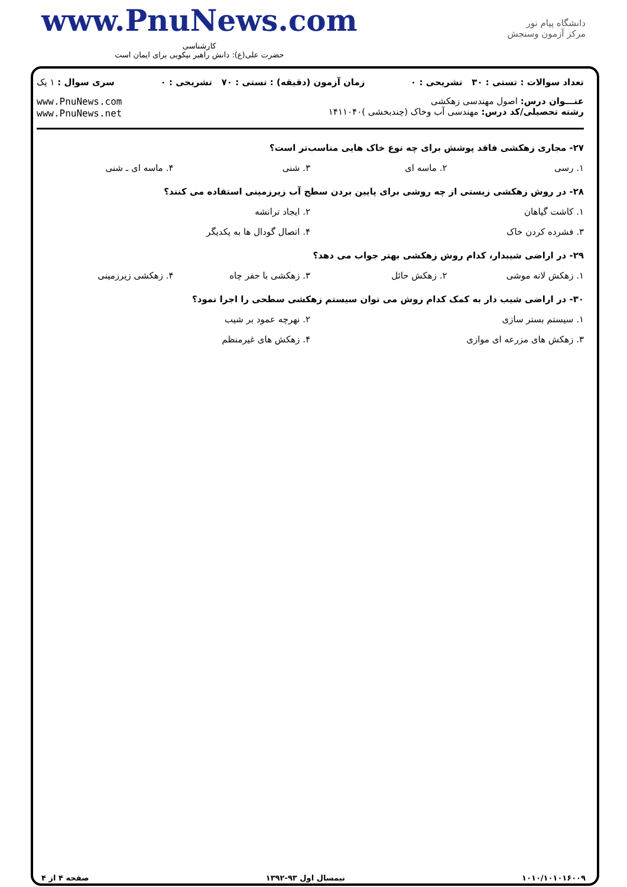www.PnuNews.com
کارشناسی
حضرت علی(ع): دانش راهبر نیکویی برای ایمان است
دانشگاه پیام نور
مرکز آزمون وسنجش
تعداد سوالات : تستی : ۳۰ تشریحی : ۰ زمان آزمون (دقیقه) : تستی : ۷۰ تشریحی : ۰ سری سوال : ۱ یک
عنـــوان درس: اصول مهندسی زهکشی
رشته تحصیلی/کد درس: مهندسی آب وخاک (چندبخشی )۱۴۱۱۰۴۰
www.PnuNews.com
www.PnuNews.net
۲۷- مجاری زهکشی فاقد پوشش برای چه نوع خاک هایی مناسب‌تر است؟
۱. رسی ۲. ماسه ای ۳. شنی ۴. ماسه ای ـ شنی
۲۸- در روش زهکشی زیستی از چه روشی برای پایین بردن سطح آب زیرزمینی استفاده می کنند؟
۱. کاشت گیاهان ۲. ایجاد ترانشه
۳. فشرده کردن خاک ۴. اتصال گودال ها به یکدیگر
۲۹- در اراضی شیبدار، کدام روش زهکشی بهتر جواب می دهد؟
۱. زهکش لانه موشی ۲. زهکش حائل ۳. زهکشی با حفر چاه ۴. زهکشی زیرزمینی
۳۰- در اراضی شیب دار به کمک کدام روش می توان سیستم زهکشی سطحی را اجرا نمود؟
۱. سیستم بستر سازی ۲. نهرچه عمود بر شیب
۳. زهکش های مزرعه ای موازی ۴. زهکش های غیرمنظم
۱۰۱۰/۱۰۱۰۱۶۰۰۹ نیمسال اول ۹۳-۱۳۹۲ صفحه ۴ از ۴